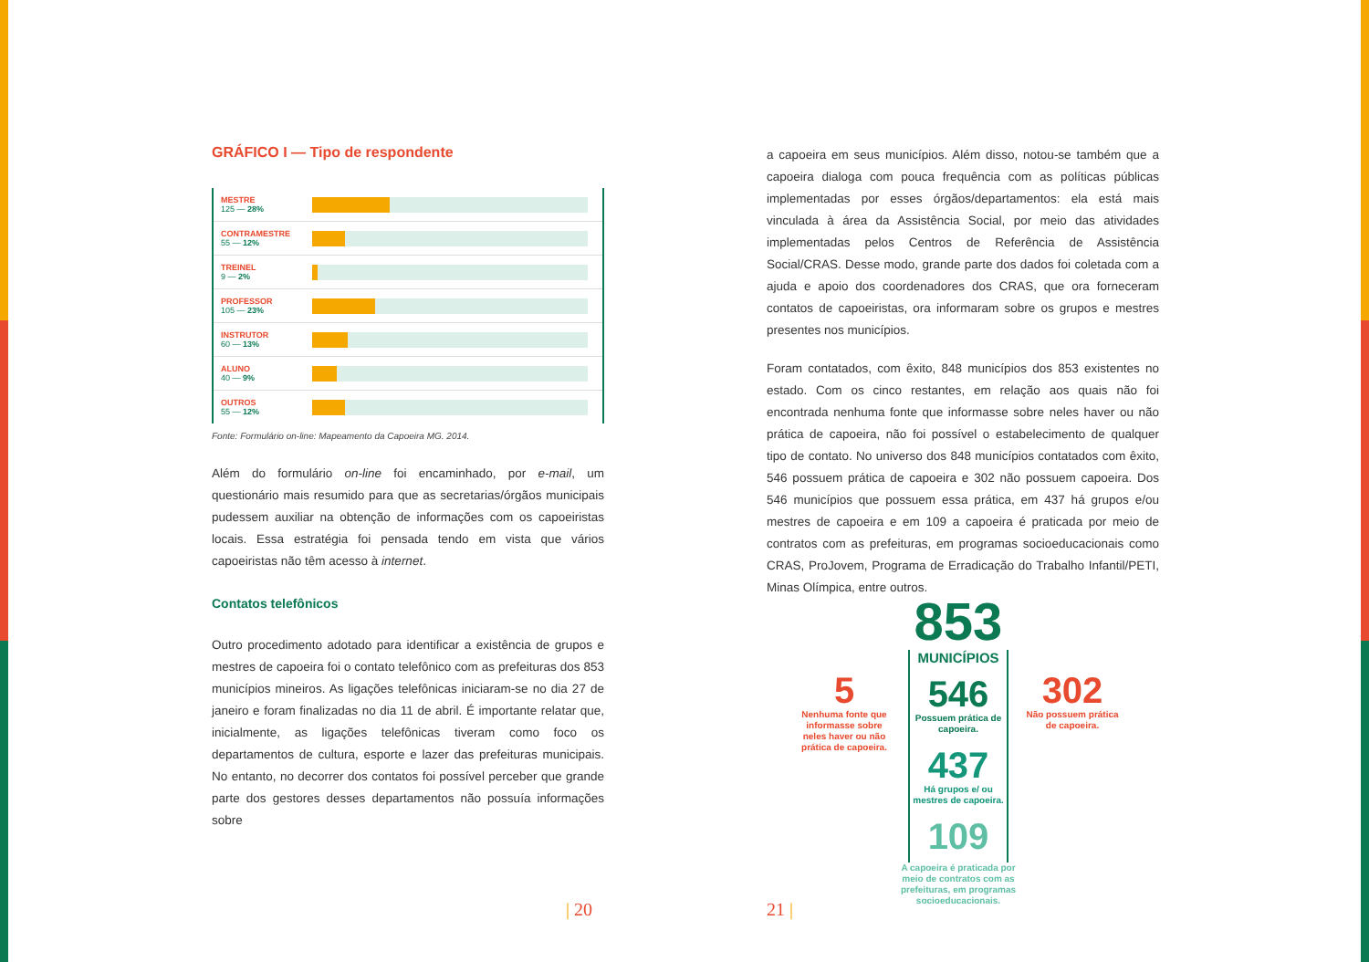GRÁFICO I — Tipo de respondente
MESTRE
125 — 28%
CONTRAMESTRE
55 — 12%
TREINEL
9 — 2%
PROFESSOR
105 — 23%
INSTRUTOR
60 — 13%
ALUNO
40 — 9%
OUTROS
55 — 12%
Fonte: Formulário on-line: Mapeamento da Capoeira MG. 2014.
Além do formulário on-line foi encaminhado, por e-mail, um questionário mais resumido para que as secretarias/órgãos municipais pudessem auxiliar na obtenção de informações com os capoeiristas locais. Essa estratégia foi pensada tendo em vista que vários capoeiristas não têm acesso à internet.
Contatos telefônicos
Outro procedimento adotado para identificar a existência de grupos e mestres de capoeira foi o contato telefônico com as prefeituras dos 853 municípios mineiros. As ligações telefônicas iniciaram-se no dia 27 de janeiro e foram finalizadas no dia 11 de abril. É importante relatar que, inicialmente, as ligações telefônicas tiveram como foco os departamentos de cultura, esporte e lazer das prefeituras municipais. No entanto, no decorrer dos contatos foi possível perceber que grande parte dos gestores desses departamentos não possuía informações sobre
| 20
a capoeira em seus municípios. Além disso, notou-se também que a capoeira dialoga com pouca frequência com as políticas públicas implementadas por esses órgãos/departamentos: ela está mais vinculada à área da Assistência Social, por meio das atividades implementadas pelos Centros de Referência de Assistência Social/CRAS. Desse modo, grande parte dos dados foi coletada com a ajuda e apoio dos coordenadores dos CRAS, que ora forneceram contatos de capoeiristas, ora informaram sobre os grupos e mestres presentes nos municípios.
Foram contatados, com êxito, 848 municípios dos 853 existentes no estado. Com os cinco restantes, em relação aos quais não foi encontrada nenhuma fonte que informasse sobre neles haver ou não prática de capoeira, não foi possível o estabelecimento de qualquer tipo de contato. No universo dos 848 municípios contatados com êxito, 546 possuem prática de capoeira e 302 não possuem capoeira. Dos 546 municípios que possuem essa prática, em 437 há grupos e/ou mestres de capoeira e em 109 a capoeira é praticada por meio de contratos com as prefeituras, em programas socioeducacionais como CRAS, ProJovem, Programa de Erradicação do Trabalho Infantil/PETI, Minas Olímpica, entre outros.
5
Nenhuma fonte que informasse sobre neles haver ou não prática de capoeira.
853
MUNICÍPIOS
546
Possuem prática de capoeira.
437
Há grupos e/ ou mestres de capoeira.
109
A capoeira é praticada por meio de contratos com as prefeituras, em programas socioeducacionais.
302
Não possuem prática de capoeira.
21 |